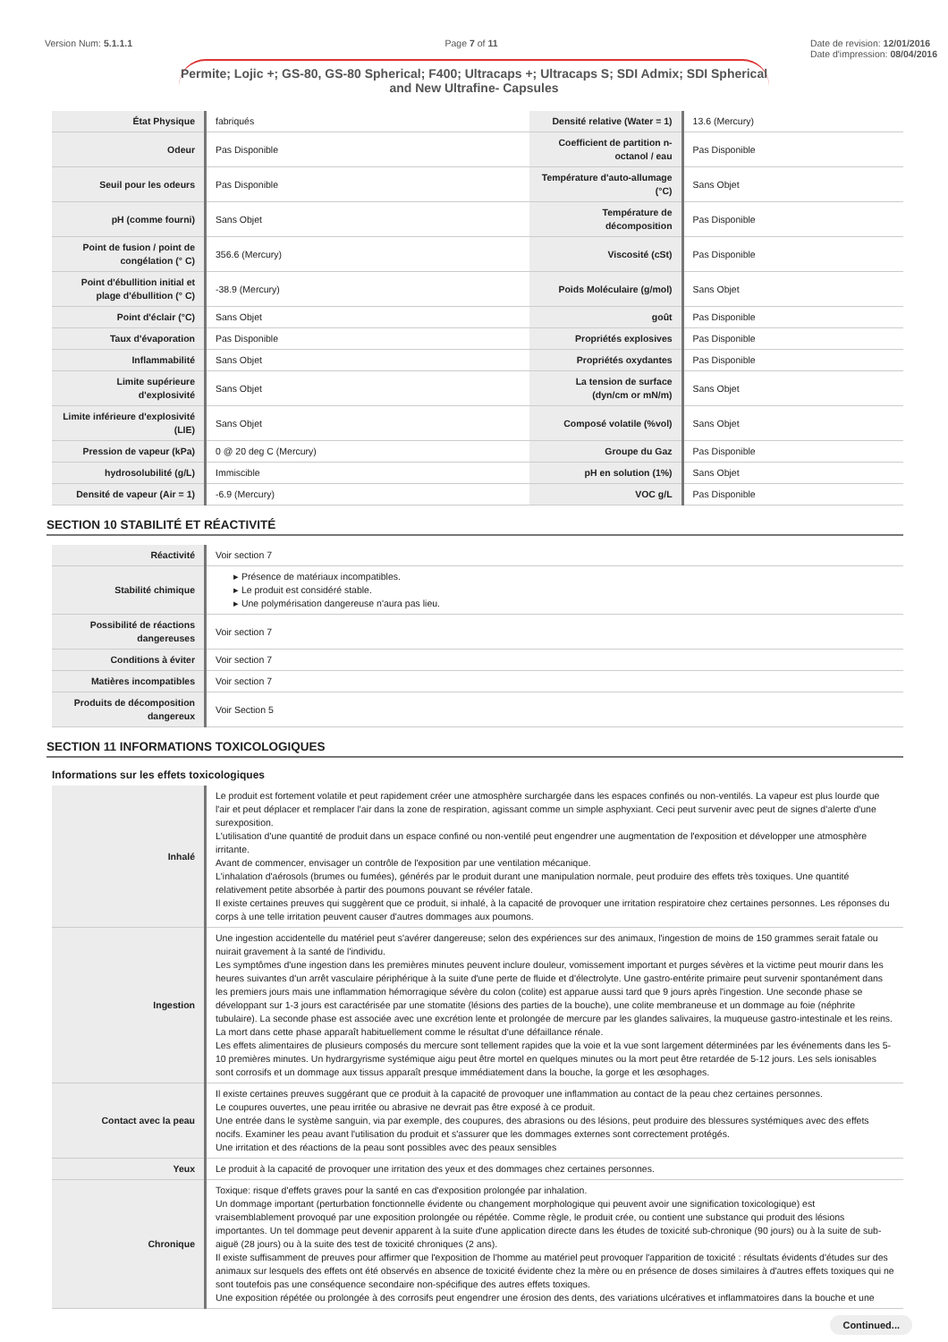Version Num: 5.1.1.1 Page 7 of 11 Date de revision: 12/01/2016
Date d'impression: 08/04/2016
Permite; Lojic +; GS-80, GS-80 Spherical; F400; Ultracaps +; Ultracaps S; SDI Admix; SDI Spherical and New Ultrafine- Capsules
| État Physique | fabriqués | Densité relative (Water = 1) | 13.6 (Mercury) |
| Odeur | Pas Disponible | Coefficient de partition n-octanol / eau | Pas Disponible |
| Seuil pour les odeurs | Pas Disponible | Température d'auto-allumage (°C) | Sans Objet |
| pH (comme fourni) | Sans Objet | Température de décomposition | Pas Disponible |
| Point de fusion / point de congélation (° C) | 356.6 (Mercury) | Viscosité (cSt) | Pas Disponible |
| Point d'ébullition initial et plage d'ébullition (° C) | -38.9 (Mercury) | Poids Moléculaire (g/mol) | Sans Objet |
| Point d'éclair (°C) | Sans Objet | goût | Pas Disponible |
| Taux d'évaporation | Pas Disponible | Propriétés explosives | Pas Disponible |
| Inflammabilité | Sans Objet | Propriétés oxydantes | Pas Disponible |
| Limite supérieure d'explosivité | Sans Objet | La tension de surface (dyn/cm or mN/m) | Sans Objet |
| Limite inférieure d'explosivité (LIE) | Sans Objet | Composé volatile (%vol) | Sans Objet |
| Pression de vapeur (kPa) | 0 @ 20 deg C (Mercury) | Groupe du Gaz | Pas Disponible |
| hydrosolubilité (g/L) | Immiscible | pH en solution (1%) | Sans Objet |
| Densité de vapeur (Air = 1) | -6.9 (Mercury) | VOC g/L | Pas Disponible |
SECTION 10 STABILITÉ ET RÉACTIVITÉ
| Réactivité | Voir section 7 |
| Stabilité chimique | ▸ Présence de matériaux incompatibles. ▸ Le produit est considéré stable. ▸ Une polymérisation dangereuse n'aura pas lieu. |
| Possibilité de réactions dangereuses | Voir section 7 |
| Conditions à éviter | Voir section 7 |
| Matières incompatibles | Voir section 7 |
| Produits de décomposition dangereux | Voir Section 5 |
SECTION 11 INFORMATIONS TOXICOLOGIQUES
Informations sur les effets toxicologiques
| Inhalé | Le produit est fortement volatile et peut rapidement créer une atmosphère surchargée dans les espaces confinés ou non-ventilés. La vapeur est plus lourde que l'air et peut déplacer et remplacer l'air dans la zone de respiration, agissant comme un simple asphyxiant. Ceci peut survenir avec peut de signes d'alerte d'une surexposition. L'utilisation d'une quantité de produit dans un espace confiné ou non-ventilé peut engendrer une augmentation de l'exposition et développer une atmosphère irritante. Avant de commencer, envisager un contrôle de l'exposition par une ventilation mécanique. L'inhalation d'aérosols (brumes ou fumées), générés par le produit durant une manipulation normale, peut produire des effets très toxiques. Une quantité relativement petite absorbée à partir des poumons pouvant se révéler fatale. Il existe certaines preuves qui suggèrent que ce produit, si inhalé, à la capacité de provoquer une irritation respiratoire chez certaines personnes. Les réponses du corps à une telle irritation peuvent causer d'autres dommages aux poumons. |
| Ingestion | Une ingestion accidentelle du matériel peut s'avérer dangereuse; selon des expériences sur des animaux, l'ingestion de moins de 150 grammes serait fatale ou nuirait gravement à la santé de l'individu. Les symptômes d'une ingestion dans les premières minutes peuvent inclure douleur, vomissement important et purges sévères et la victime peut mourir dans les heures suivantes d'un arrêt vasculaire périphérique à la suite d'une perte de fluide et d'électrolyte. Une gastro-entérite primaire peut survenir spontanément dans les premiers jours mais une inflammation hémorragique sévère du colon (colite) est apparue aussi tard que 9 jours après l'ingestion. Une seconde phase se développant sur 1-3 jours est caractérisée par une stomatite (lésions des parties de la bouche), une colite membraneuse et un dommage au foie (néphrite tubulaire). La seconde phase est associée avec une excrétion lente et prolongée de mercure par les glandes salivaires, la muqueuse gastro-intestinale et les reins. La mort dans cette phase apparaît habituellement comme le résultat d'une défaillance rénale. Les effets alimentaires de plusieurs composés du mercure sont tellement rapides que la voie et la vue sont largement déterminées par les événements dans les 5-10 premières minutes. Un hydrargyrisme systémique aigu peut être mortel en quelques minutes ou la mort peut être retardée de 5-12 jours. Les sels ionisables sont corrosifs et un dommage aux tissus apparaît presque immédiatement dans la bouche, la gorge et les œsophages. |
| Contact avec la peau | Il existe certaines preuves suggérant que ce produit à la capacité de provoquer une inflammation au contact de la peau chez certaines personnes. Le coupures ouvertes, une peau irritée ou abrasive ne devrait pas être exposé à ce produit. Une entrée dans le système sanguin, via par exemple, des coupures, des abrasions ou des lésions, peut produire des blessures systémiques avec des effets nocifs. Examiner les peau avant l'utilisation du produit et s'assurer que les dommages externes sont correctement protégés. Une irritation et des réactions de la peau sont possibles avec des peaux sensibles |
| Yeux | Le produit à la capacité de provoquer une irritation des yeux et des dommages chez certaines personnes. |
| Chronique | Toxique: risque d'effets graves pour la santé en cas d'exposition prolongée par inhalation. Un dommage important (perturbation fonctionnelle évidente ou changement morphologique qui peuvent avoir une signification toxicologique) est vraisemblablement provoqué par une exposition prolongée ou répétée. Comme règle, le produit crée, ou contient une substance qui produit des lésions importantes. Un tel dommage peut devenir apparent à la suite d'une application directe dans les études de toxicité sub-chronique (90 jours) ou à la suite de sub-aiguë (28 jours) ou à la suite des test de toxicité chroniques (2 ans). Il existe suffisamment de preuves pour affirmer que l'exposition de l'homme au matériel peut provoquer l'apparition de toxicité : résultats évidents d'études sur des animaux sur lesquels des effets ont été observés en absence de toxicité évidente chez la mère ou en présence de doses similaires à d'autres effets toxiques qui ne sont toutefois pas une conséquence secondaire non-spécifique des autres effets toxiques. Une exposition répétée ou prolongée à des corrosifs peut engendrer une érosion des dents, des variations ulcératives et inflammatoires dans la bouche et une |
Continued...